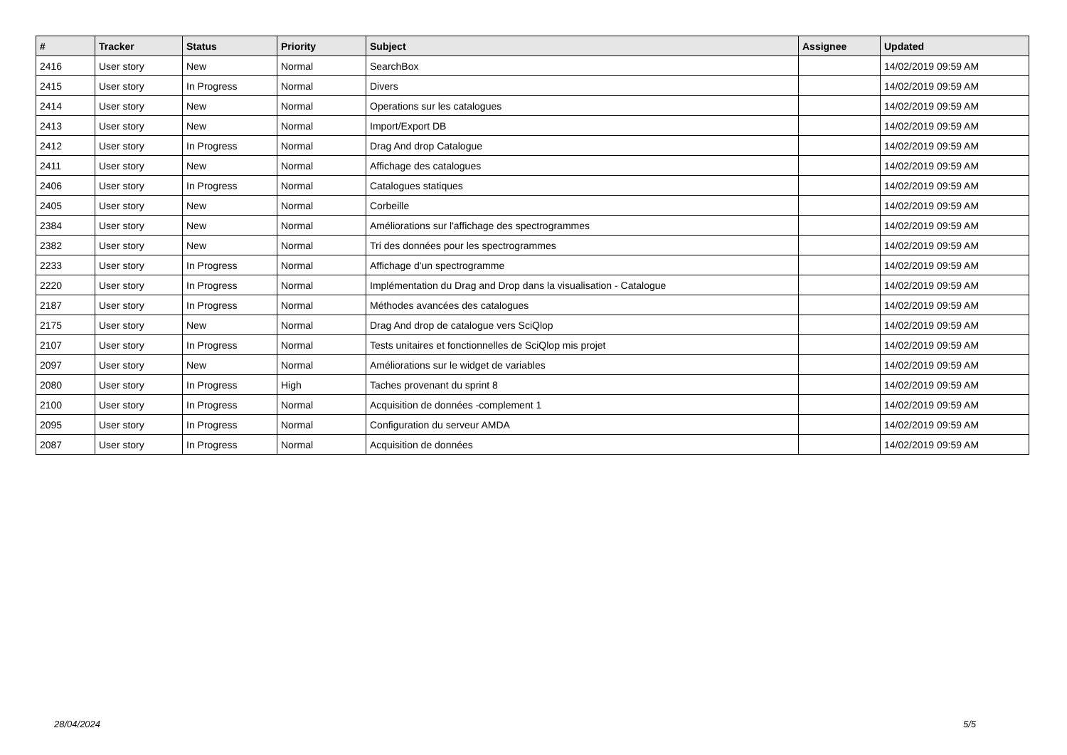| # | Tracker | Status | Priority | Subject | Assignee | Updated |
| --- | --- | --- | --- | --- | --- | --- |
| 2416 | User story | New | Normal | SearchBox | | 14/02/2019 09:59 AM |
| 2415 | User story | In Progress | Normal | Divers | | 14/02/2019 09:59 AM |
| 2414 | User story | New | Normal | Operations sur les catalogues | | 14/02/2019 09:59 AM |
| 2413 | User story | New | Normal | Import/Export DB | | 14/02/2019 09:59 AM |
| 2412 | User story | In Progress | Normal | Drag And drop Catalogue | | 14/02/2019 09:59 AM |
| 2411 | User story | New | Normal | Affichage des catalogues | | 14/02/2019 09:59 AM |
| 2406 | User story | In Progress | Normal | Catalogues statiques | | 14/02/2019 09:59 AM |
| 2405 | User story | New | Normal | Corbeille | | 14/02/2019 09:59 AM |
| 2384 | User story | New | Normal | Améliorations sur l'affichage des spectrogrammes | | 14/02/2019 09:59 AM |
| 2382 | User story | New | Normal | Tri des données pour les spectrogrammes | | 14/02/2019 09:59 AM |
| 2233 | User story | In Progress | Normal | Affichage d'un spectrogramme | | 14/02/2019 09:59 AM |
| 2220 | User story | In Progress | Normal | Implémentation du Drag and Drop dans la visualisation - Catalogue | | 14/02/2019 09:59 AM |
| 2187 | User story | In Progress | Normal | Méthodes avancées des catalogues | | 14/02/2019 09:59 AM |
| 2175 | User story | New | Normal | Drag And drop de catalogue vers SciQlop | | 14/02/2019 09:59 AM |
| 2107 | User story | In Progress | Normal | Tests unitaires et fonctionnelles de SciQlop mis projet | | 14/02/2019 09:59 AM |
| 2097 | User story | New | Normal | Améliorations sur le widget de variables | | 14/02/2019 09:59 AM |
| 2080 | User story | In Progress | High | Taches provenant du sprint 8 | | 14/02/2019 09:59 AM |
| 2100 | User story | In Progress | Normal | Acquisition de données -complement 1 | | 14/02/2019 09:59 AM |
| 2095 | User story | In Progress | Normal | Configuration du serveur AMDA | | 14/02/2019 09:59 AM |
| 2087 | User story | In Progress | Normal | Acquisition de données | | 14/02/2019 09:59 AM |
28/04/2024 5/5